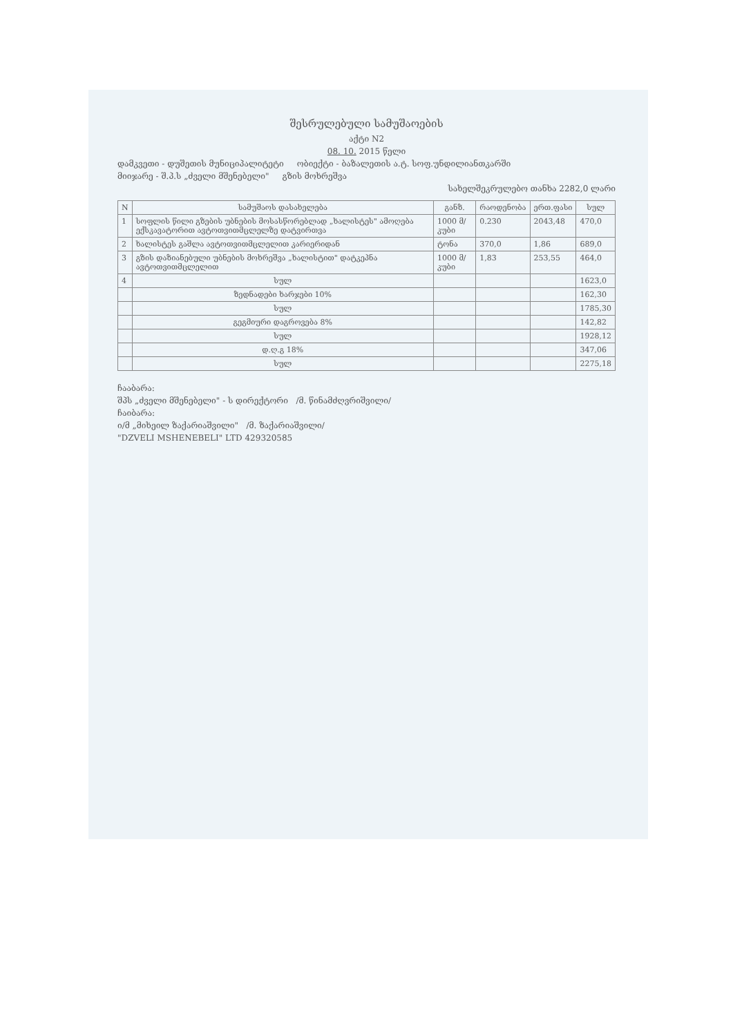შესრულებული სამუშაოების
აქტი N2
08. 10. 2015 წელი
დამკვეთი - დუშეთის მუნიციპალიტეტი ობიექტი - ბაზალეთის ა.ტ. სოფ.უნდილიანთკარში
მიიჯარე - შ.პ.ს „ძველი მშენებელი" გზის მოხრეშვა
სახელშეკრულებო თანხა 2282,0 ლარი
| N | სამუშაოს დასახელება | განზ. | რაოდენობა | ერთ.ფასი | სულ |
| --- | --- | --- | --- | --- | --- |
| 1 | სოფლის წილი გზების უბნების მოსასწორებლად „ხალისტეს" ამოღება ექსკავატორით ავტოთვითმცლელზე დატვირთვა | 1000 მ/კუბი | 0.230 | 2043,48 | 470,0 |
| 2 | ხალისტეს გაშლა ავტოთვითმცლელით კარიერიდან | ტონა | 370,0 | 1,86 | 689,0 |
| 3 | გზის დაზიანებული უბნების მოხრეშვა „ხალისტით" დატკეპნა ავტოთვითმცლელით | 1000 მ/კუბი | 1,83 | 253,55 | 464,0 |
| 4 | სულ | | | | 1623,0 |
| | ზედნადები ხარჯები 10% | | | | 162,30 |
| | სულ | | | | 1785,30 |
| | გეგმიური დაგროვება 8% | | | | 142,82 |
| | სულ | | | | 1928,12 |
| | დ.ღ.გ 18% | | | | 347,06 |
| | სულ | | | | 2275,18 |
ჩააბარა:
შპს „ძველი მშენებელი" - ს დირექტორი /მ. წინამძღვრიშვილი/
ჩაიბარა:
ი/მ „მიხეილ ზაქარიაშვილი" /მ. ზაქარიაშვილი/
"DZVELI MSHENEBELI" LTD 429320585